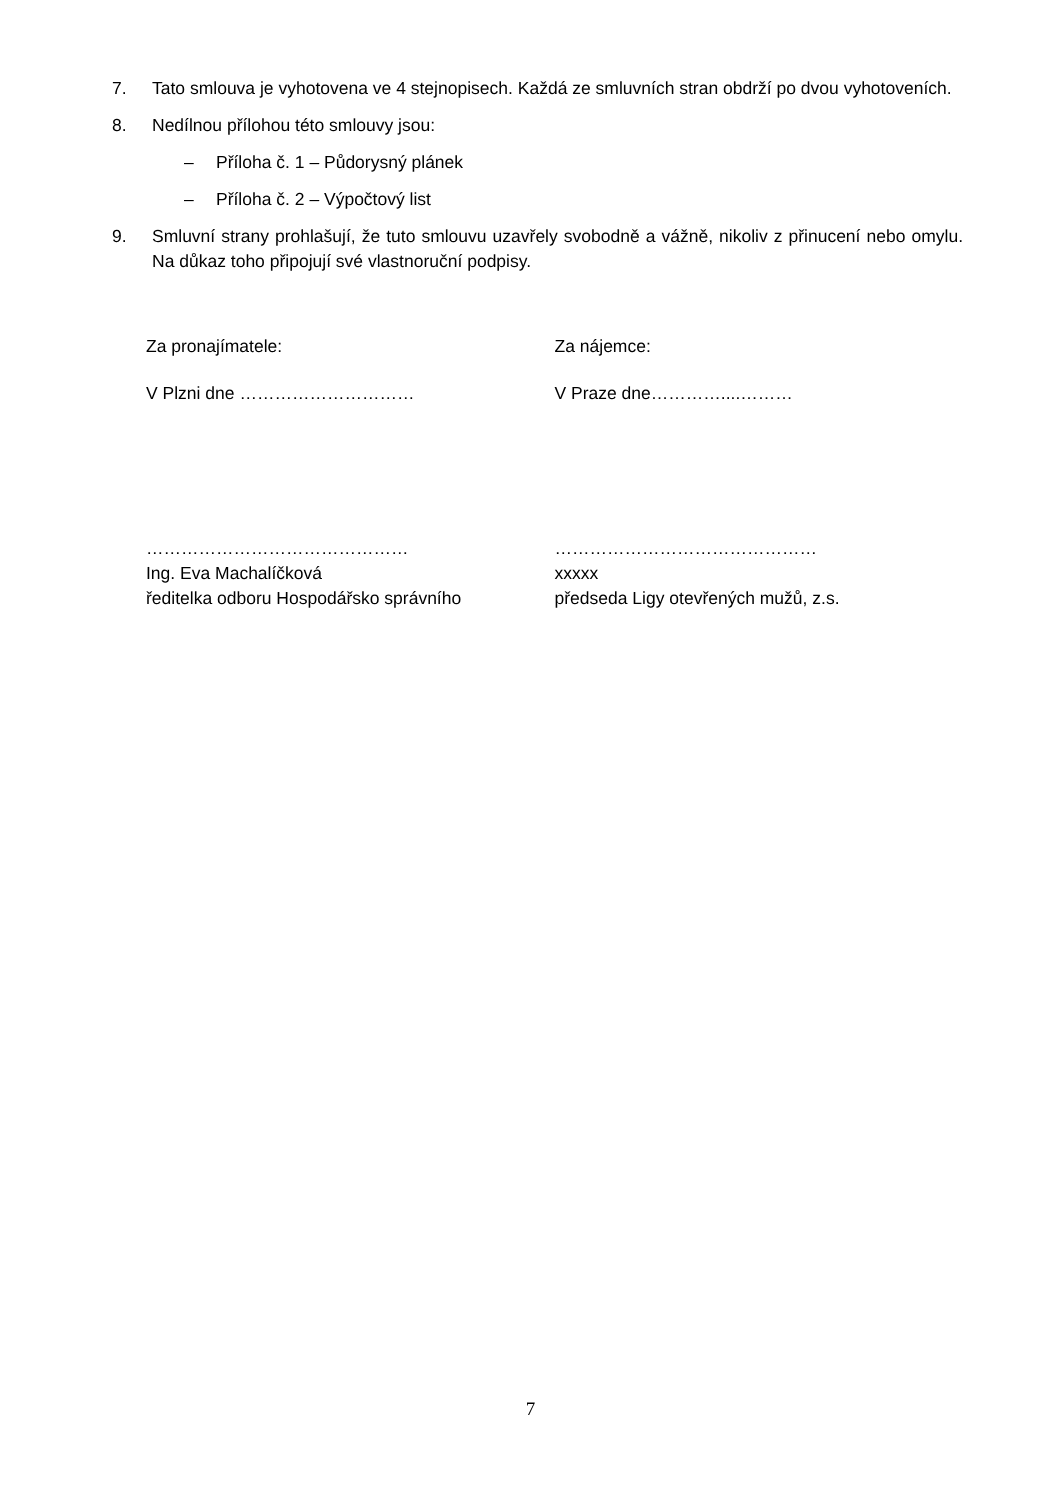7. Tato smlouva je vyhotovena ve 4 stejnopisech. Každá ze smluvních stran obdrží po dvou vyhotoveních.
8. Nedílnou přílohou této smlouvy jsou:
– Příloha č. 1 – Půdorysný plánek
– Příloha č. 2 – Výpočtový list
9. Smluvní strany prohlašují, že tuto smlouvu uzavřely svobodně a vážně, nikoliv z přinucení nebo omylu. Na důkaz toho připojují své vlastnoruční podpisy.
Za pronajímatele:
V Plzni dne …………………………
………………………………………
Ing. Eva Machalíčková
ředitelka odboru Hospodářsko správního
Za nájemce:
V Praze dne…………....………
………………………………………
xxxxx
předseda Ligy otevřených mužů, z.s.
7